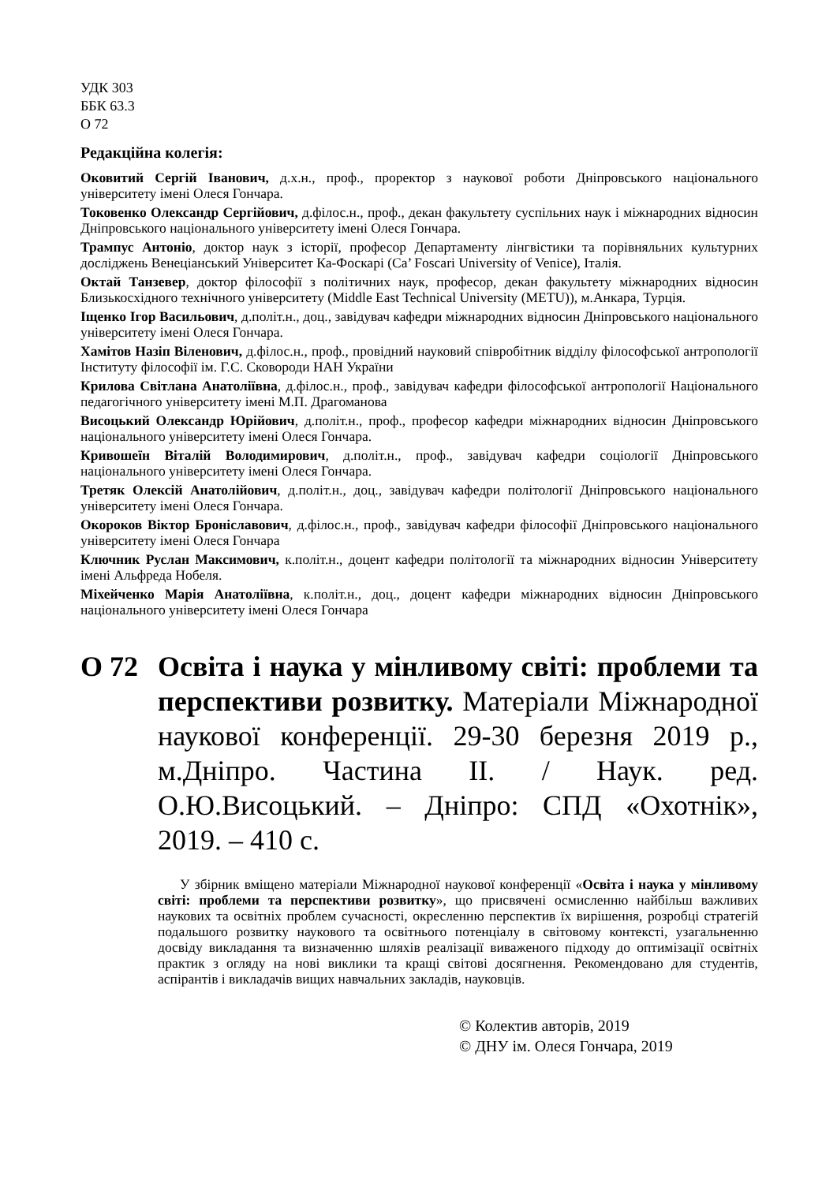УДК 303
ББК 63.3
О 72
Редакційна колегія:
Оковитий Сергій Іванович, д.х.н., проф., проректор з наукової роботи Дніпровського національного університету імені Олеся Гончара.
Токовенко Олександр Сергійович, д.філос.н., проф., декан факультету суспільних наук і міжнародних відносин Дніпровського національного університету імені Олеся Гончара.
Трампус Антоніо, доктор наук з історії, професор Департаменту лінгвістики та порівняльних культурних досліджень Венеціанський Університет Ка-Фоскарі (Ca’ Foscari University of Venice), Італія.
Октай Танзевер, доктор філософії з політичних наук, професор, декан факультету міжнародних відносин Близькосхідного технічного університету (Middle East Technical University (METU)), м.Анкара, Турція.
Іщенко Ігор Васильович, д.політ.н., доц., завідувач кафедри міжнародних відносин Дніпровського національного університету імені Олеся Гончара.
Хамітов Назіп Віленович, д.філос.н., проф., провідний науковий співробітник відділу філософської антропології Інституту філософії ім. Г.С. Сковороди НАН України
Крилова Світлана Анатоліївна, д.філос.н., проф., завідувач кафедри філософської антропології Національного педагогічного університету імені М.П. Драгоманова
Висоцький Олександр Юрійович, д.політ.н., проф., професор кафедри міжнародних відносин Дніпровського національного університету імені Олеся Гончара.
Кривошеїн Віталій Володимирович, д.політ.н., проф., завідувач кафедри соціології Дніпровського національного університету імені Олеся Гончара.
Третяк Олексій Анатолійович, д.політ.н., доц., завідувач кафедри політології Дніпровського національного університету імені Олеся Гончара.
Окороков Віктор Броніславович, д.філос.н., проф., завідувач кафедри філософії Дніпровського національного університету імені Олеся Гончара
Ключник Руслан Максимович, к.політ.н., доцент кафедри політології та міжнародних відносин Університету імені Альфреда Нобеля.
Міхейченко Марія Анатоліївна, к.політ.н., доц., доцент кафедри міжнародних відносин Дніпровського національного університету імені Олеся Гончара
О 72 Освіта і наука у мінливому світі: проблеми та перспективи розвитку. Матеріали Міжнародної наукової конференції. 29-30 березня 2019 р., м.Дніпро. Частина ІІ. / Наук. ред. О.Ю.Висоцький. – Дніпро: СПД «Охотнік», 2019. – 410 с.
У збірник вміщено матеріали Міжнародної наукової конференції «Освіта і наука у мінливому світі: проблеми та перспективи розвитку», що присвячені осмисленню найбільш важливих наукових та освітніх проблем сучасності, окресленню перспектив їх вирішення, розробці стратегій подальшого розвитку наукового та освітнього потенціалу в світовому контексті, узагальненню досвіду викладання та визначенню шляхів реалізації виваженого підходу до оптимізації освітніх практик з огляду на нові виклики та кращі світові досягнення. Рекомендовано для студентів, аспірантів і викладачів вищих навчальних закладів, науковців.
© Колектив авторів, 2019
© ДНУ ім. Олеся Гончара, 2019